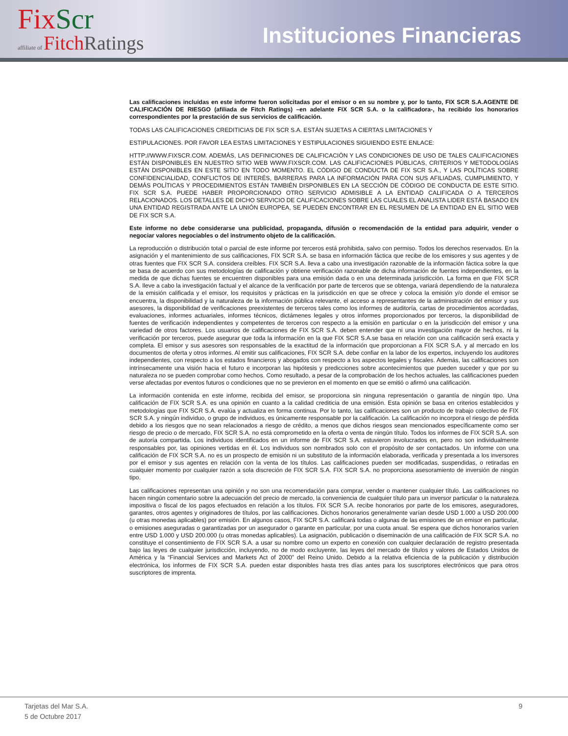Fix Scr
affiliate of Fitch Ratings
Instituciones Financieras
Las calificaciones incluidas en este informe fueron solicitadas por el emisor o en su nombre y, por lo tanto, FIX SCR S.A.AGENTE DE CALIFICACIÓN DE RIESGO (afiliada de Fitch Ratings) –en adelante FIX SCR S.A. o la calificadora-, ha recibido los honorarios correspondientes por la prestación de sus servicios de calificación.
TODAS LAS CALIFICACIONES CREDITICIAS DE FIX SCR S.A. ESTÁN SUJETAS A CIERTAS LIMITACIONES Y
ESTIPULACIONES. POR FAVOR LEA ESTAS LIMITACIONES Y ESTIPULACIONES SIGUIENDO ESTE ENLACE:
HTTP://WWW.FIXSCR.COM. ADEMÁS, LAS DEFINICIONES DE CALIFICACIÓN Y LAS CONDICIONES DE USO DE TALES CALIFICACIONES ESTÁN DISPONIBLES EN NUESTRO SITIO WEB WWW.FIXSCR.COM. LAS CALIFICACIONES PÚBLICAS, CRITERIOS Y METODOLOGÍAS ESTÁN DISPONIBLES EN ESTE SITIO EN TODO MOMENTO. EL CÓDIGO DE CONDUCTA DE FIX SCR S.A., Y LAS POLÍTICAS SOBRE CONFIDENCIALIDAD, CONFLICTOS DE INTERÉS, BARRERAS PARA LA INFORMACIÓN PARA CON SUS AFILIADAS, CUMPLIMIENTO, Y DEMÁS POLÍTICAS Y PROCEDIMIENTOS ESTÁN TAMBIÉN DISPONIBLES EN LA SECCIÓN DE CÓDIGO DE CONDUCTA DE ESTE SITIO. FIX SCR S.A. PUEDE HABER PROPORCIONADO OTRO SERVICIO ADMISIBLE A LA ENTIDAD CALIFICADA O A TERCEROS RELACIONADOS. LOS DETALLES DE DICHO SERVICIO DE CALIFICACIONES SOBRE LAS CUALES EL ANALISTA LIDER ESTÁ BASADO EN UNA ENTIDAD REGISTRADA ANTE LA UNIÓN EUROPEA, SE PUEDEN ENCONTRAR EN EL RESUMEN DE LA ENTIDAD EN EL SITIO WEB DE FIX SCR S.A.
Este informe no debe considerarse una publicidad, propaganda, difusión o recomendación de la entidad para adquirir, vender o negociar valores negociables o del instrumento objeto de la calificación.
La reproducción o distribución total o parcial de este informe por terceros está prohibida, salvo con permiso. Todos los derechos reservados. En la asignación y el mantenimiento de sus calificaciones, FIX SCR S.A. se basa en información fáctica que recibe de los emisores y sus agentes y de otras fuentes que FIX SCR S.A. considera creíbles. FIX SCR S.A. lleva a cabo una investigación razonable de la información fáctica sobre la que se basa de acuerdo con sus metodologías de calificación y obtiene verificación razonable de dicha información de fuentes independientes, en la medida de que dichas fuentes se encuentren disponibles para una emisión dada o en una determinada jurisdicción. La forma en que FIX SCR S.A. lleve a cabo la investigación factual y el alcance de la verificación por parte de terceros que se obtenga, variará dependiendo de la naturaleza de la emisión calificada y el emisor, los requisitos y prácticas en la jurisdicción en que se ofrece y coloca la emisión y/o donde el emisor se encuentra, la disponibilidad y la naturaleza de la información pública relevante, el acceso a representantes de la administración del emisor y sus asesores, la disponibilidad de verificaciones preexistentes de terceros tales como los informes de auditoría, cartas de procedimientos acordadas, evaluaciones, informes actuariales, informes técnicos, dictámenes legales y otros informes proporcionados por terceros, la disponibilidad de fuentes de verificación independientes y competentes de terceros con respecto a la emisión en particular o en la jurisdicción del emisor y una variedad de otros factores. Los usuarios de calificaciones de FIX SCR S.A. deben entender que ni una investigación mayor de hechos, ni la verificación por terceros, puede asegurar que toda la información en la que FIX SCR S.A.se basa en relación con una calificación será exacta y completa. El emisor y sus asesores son responsables de la exactitud de la información que proporcionan a FIX SCR S.A. y al mercado en los documentos de oferta y otros informes. Al emitir sus calificaciones, FIX SCR S.A. debe confiar en la labor de los expertos, incluyendo los auditores independientes, con respecto a los estados financieros y abogados con respecto a los aspectos legales y fiscales. Además, las calificaciones son intrínsecamente una visión hacia el futuro e incorporan las hipótesis y predicciones sobre acontecimientos que pueden suceder y que por su naturaleza no se pueden comprobar como hechos. Como resultado, a pesar de la comprobación de los hechos actuales, las calificaciones pueden verse afectadas por eventos futuros o condiciones que no se previeron en el momento en que se emitió o afirmó una calificación.
La información contenida en este informe, recibida del emisor, se proporciona sin ninguna representación o garantía de ningún tipo. Una calificación de FIX SCR S.A. es una opinión en cuanto a la calidad crediticia de una emisión. Esta opinión se basa en criterios establecidos y metodologías que FIX SCR S.A. evalúa y actualiza en forma continua. Por lo tanto, las calificaciones son un producto de trabajo colectivo de FIX SCR S.A. y ningún individuo, o grupo de individuos, es únicamente responsable por la calificación. La calificación no incorpora el riesgo de pérdida debido a los riesgos que no sean relacionados a riesgo de crédito, a menos que dichos riesgos sean mencionados específicamente como ser riesgo de precio o de mercado, FIX SCR S.A. no está comprometido en la oferta o venta de ningún título. Todos los informes de FIX SCR S.A. son de autoría compartida. Los individuos identificados en un informe de FIX SCR S.A. estuvieron involucrados en, pero no son individualmente responsables por, las opiniones vertidas en él. Los individuos son nombrados solo con el propósito de ser contactados. Un informe con una calificación de FIX SCR S.A. no es un prospecto de emisión ni un substituto de la información elaborada, verificada y presentada a los inversores por el emisor y sus agentes en relación con la venta de los títulos. Las calificaciones pueden ser modificadas, suspendidas, o retiradas en cualquier momento por cualquier razón a sola discreción de FIX SCR S.A. FIX SCR S.A. no proporciona asesoramiento de inversión de ningún tipo.
Las calificaciones representan una opinión y no son una recomendación para comprar, vender o mantener cualquier título. Las calificaciones no hacen ningún comentario sobre la adecuación del precio de mercado, la conveniencia de cualquier título para un inversor particular o la naturaleza impositiva o fiscal de los pagos efectuados en relación a los títulos. FIX SCR S.A. recibe honorarios por parte de los emisores, aseguradores, garantes, otros agentes y originadores de títulos, por las calificaciones. Dichos honorarios generalmente varían desde USD 1.000 a USD 200.000 (u otras monedas aplicables) por emisión. En algunos casos, FIX SCR S.A. calificará todas o algunas de las emisiones de un emisor en particular, o emisiones aseguradas o garantizadas por un asegurador o garante en particular, por una cuota anual. Se espera que dichos honorarios varíen entre USD 1.000 y USD 200.000 (u otras monedas aplicables). La asignación, publicación o diseminación de una calificación de FIX SCR S.A. no constituye el consentimiento de FIX SCR S.A. a usar su nombre como un experto en conexión con cualquier declaración de registro presentada bajo las leyes de cualquier jurisdicción, incluyendo, no de modo excluyente, las leyes del mercado de títulos y valores de Estados Unidos de América y la “Financial Services and Markets Act of 2000” del Reino Unido. Debido a la relativa eficiencia de la publicación y distribución electrónica, los informes de FIX SCR S.A. pueden estar disponibles hasta tres días antes para los suscriptores electrónicos que para otros suscriptores de imprenta.
Tarjetas del Mar S.A.
5 de Octubre 2017
9